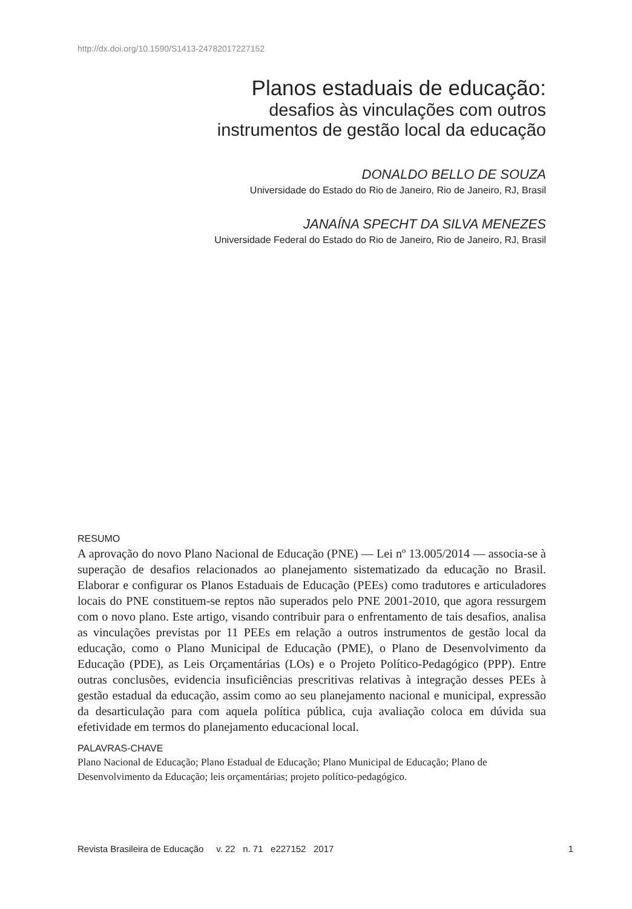http://dx.doi.org/10.1590/S1413-24782017227152
Planos estaduais de educação:
desafios às vinculações com outros
instrumentos de gestão local da educação
DONALDO BELLO DE SOUZA
Universidade do Estado do Rio de Janeiro, Rio de Janeiro, RJ, Brasil
JANAÍNA SPECHT DA SILVA MENEZES
Universidade Federal do Estado do Rio de Janeiro, Rio de Janeiro, RJ, Brasil
RESUMO
A aprovação do novo Plano Nacional de Educação (PNE) — Lei nº 13.005/2014 — associa-se à superação de desafios relacionados ao planejamento sistematizado da educação no Brasil. Elaborar e configurar os Planos Estaduais de Educação (PEEs) como tradutores e articuladores locais do PNE constituem-se reptos não superados pelo PNE 2001-2010, que agora ressurgem com o novo plano. Este artigo, visando contribuir para o enfrentamento de tais desafios, analisa as vinculações previstas por 11 PEEs em relação a outros instrumentos de gestão local da educação, como o Plano Municipal de Educação (PME), o Plano de Desenvolvimento da Educação (PDE), as Leis Orçamentárias (LOs) e o Projeto Político-Pedagógico (PPP). Entre outras conclusões, evidencia insuficiências prescritivas relativas à integração desses PEEs à gestão estadual da educação, assim como ao seu planejamento nacional e municipal, expressão da desarticulação para com aquela política pública, cuja avaliação coloca em dúvida sua efetividade em termos do planejamento educacional local.
PALAVRAS-CHAVE
Plano Nacional de Educação; Plano Estadual de Educação; Plano Municipal de Educação; Plano de Desenvolvimento da Educação; leis orçamentárias; projeto político-pedagógico.
Revista Brasileira de Educação v. 22 n. 71 e227152 2017 1